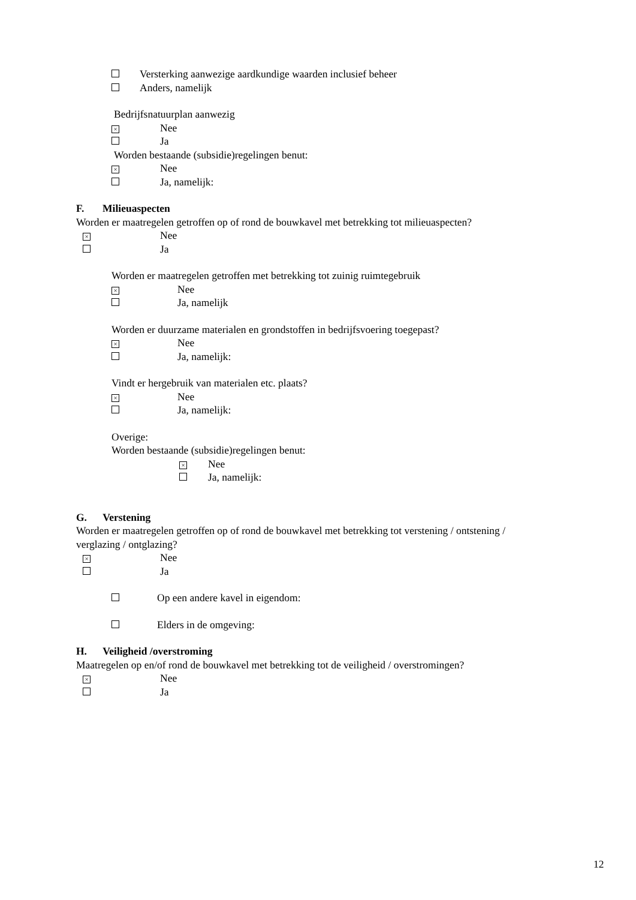Versterking aanwezige aardkundige waarden inclusief beheer
Anders, namelijk
Bedrijfsnatuurplan aanwezig
× Nee
Ja
Worden bestaande (subsidie)regelingen benut:
× Nee
Ja, namelijk:
F. Milieuaspecten
Worden er maatregelen getroffen op of rond de bouwkavel met betrekking tot milieuaspecten?
× Nee
Ja
Worden er maatregelen getroffen met betrekking tot zuinig ruimtegebruik
× Nee
Ja, namelijk
Worden er duurzame materialen en grondstoffen in bedrijfsvoering toegepast?
× Nee
Ja, namelijk:
Vindt er hergebruik van materialen etc. plaats?
× Nee
Ja, namelijk:
Overige:
Worden bestaande (subsidie)regelingen benut:
× Nee
Ja, namelijk:
G. Verstening
Worden er maatregelen getroffen op of rond de bouwkavel met betrekking tot verstening / ontstening /
verglazing / ontglazing?
× Nee
Ja
Op een andere kavel in eigendom:
Elders in de omgeving:
H. Veiligheid /overstroming
Maatregelen op en/of rond de bouwkavel met betrekking tot de veiligheid / overstromingen?
× Nee
Ja
12